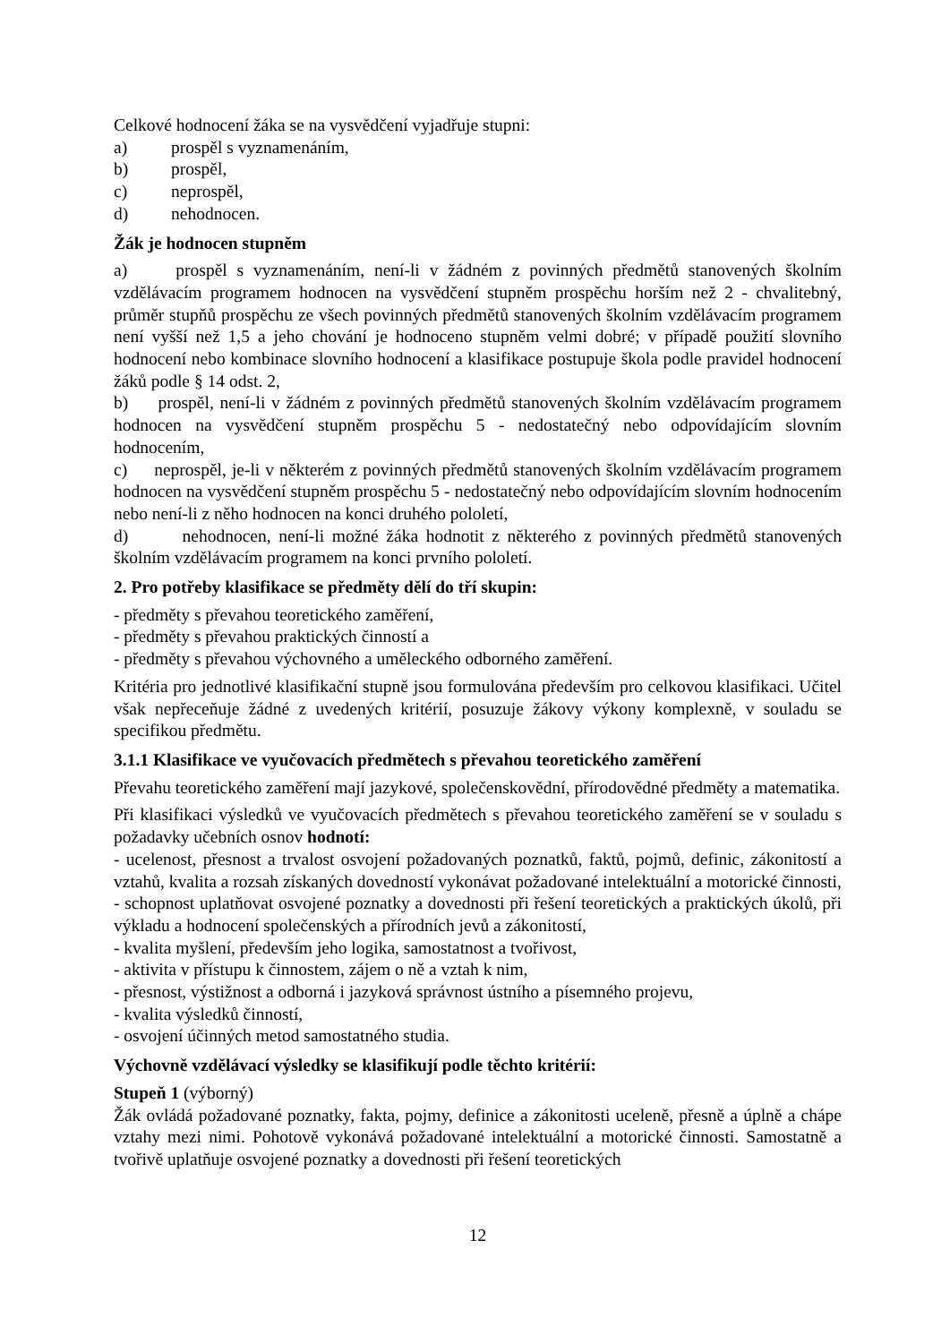Celkové hodnocení žáka se na vysvědčení vyjadřuje stupni:
a) prospěl s vyznamenáním,
b) prospěl,
c) neprospěl,
d) nehodnocen.
Žák je hodnocen stupněm
a) prospěl s vyznamenáním, není-li v žádném z povinných předmětů stanovených školním vzdělávacím programem hodnocen na vysvědčení stupněm prospěchu horším než 2 - chvalitebný, průměr stupňů prospěchu ze všech povinných předmětů stanovených školním vzdělávacím programem není vyšší než 1,5 a jeho chování je hodnoceno stupněm velmi dobré; v případě použití slovního hodnocení nebo kombinace slovního hodnocení a klasifikace postupuje škola podle pravidel hodnocení žáků podle § 14 odst. 2,
b) prospěl, není-li v žádném z povinných předmětů stanovených školním vzdělávacím programem hodnocen na vysvědčení stupněm prospěchu 5 - nedostatečný nebo odpovídajícím slovním hodnocením,
c) neprospěl, je-li v některém z povinných předmětů stanovených školním vzdělávacím programem hodnocen na vysvědčení stupněm prospěchu 5 - nedostatečný nebo odpovídajícím slovním hodnocením nebo není-li z něho hodnocen na konci druhého pololetí,
d) nehodnocen, není-li možné žáka hodnotit z některého z povinných předmětů stanovených školním vzdělávacím programem na konci prvního pololetí.
2. Pro potřeby klasifikace se předměty dělí do tří skupin:
- předměty s převahou teoretického zaměření,
- předměty s převahou praktických činností a
- předměty s převahou výchovného a uměleckého odborného zaměření.
Kritéria pro jednotlivé klasifikační stupně jsou formulována především pro celkovou klasifikaci. Učitel však nepřeceňuje žádné z uvedených kritérií, posuzuje žákovy výkony komplexně, v souladu se specifikou předmětu.
3.1.1 Klasifikace ve vyučovacích předmětech s převahou teoretického zaměření
Převahu teoretického zaměření mají jazykové, společenskovědní, přírodovědné předměty a matematika.
Při klasifikaci výsledků ve vyučovacích předmětech s převahou teoretického zaměření se v souladu s požadavky učebních osnov hodnotí:
- ucelenost, přesnost a trvalost osvojení požadovaných poznatků, faktů, pojmů, definic, zákonitostí a vztahů, kvalita a rozsah získaných dovedností vykonávat požadované intelektuální a motorické činnosti,
- schopnost uplatňovat osvojené poznatky a dovednosti při řešení teoretických a praktických úkolů, při výkladu a hodnocení společenských a přírodních jevů a zákonitostí,
- kvalita myšlení, především jeho logika, samostatnost a tvořivost,
- aktivita v přístupu k činnostem, zájem o ně a vztah k nim,
- přesnost, výstižnost a odborná i jazyková správnost ústního a písemného projevu,
- kvalita výsledků činností,
- osvojení účinných metod samostatného studia.
Výchovně vzdělávací výsledky se klasifikují podle těchto kritérií:
Stupeň 1 (výborný)
Žák ovládá požadované poznatky, fakta, pojmy, definice a zákonitosti uceleně, přesně a úplně a chápe vztahy mezi nimi. Pohotově vykonává požadované intelektuální a motorické činnosti. Samostatně a tvořivě uplatňuje osvojené poznatky a dovednosti při řešení teoretických
12